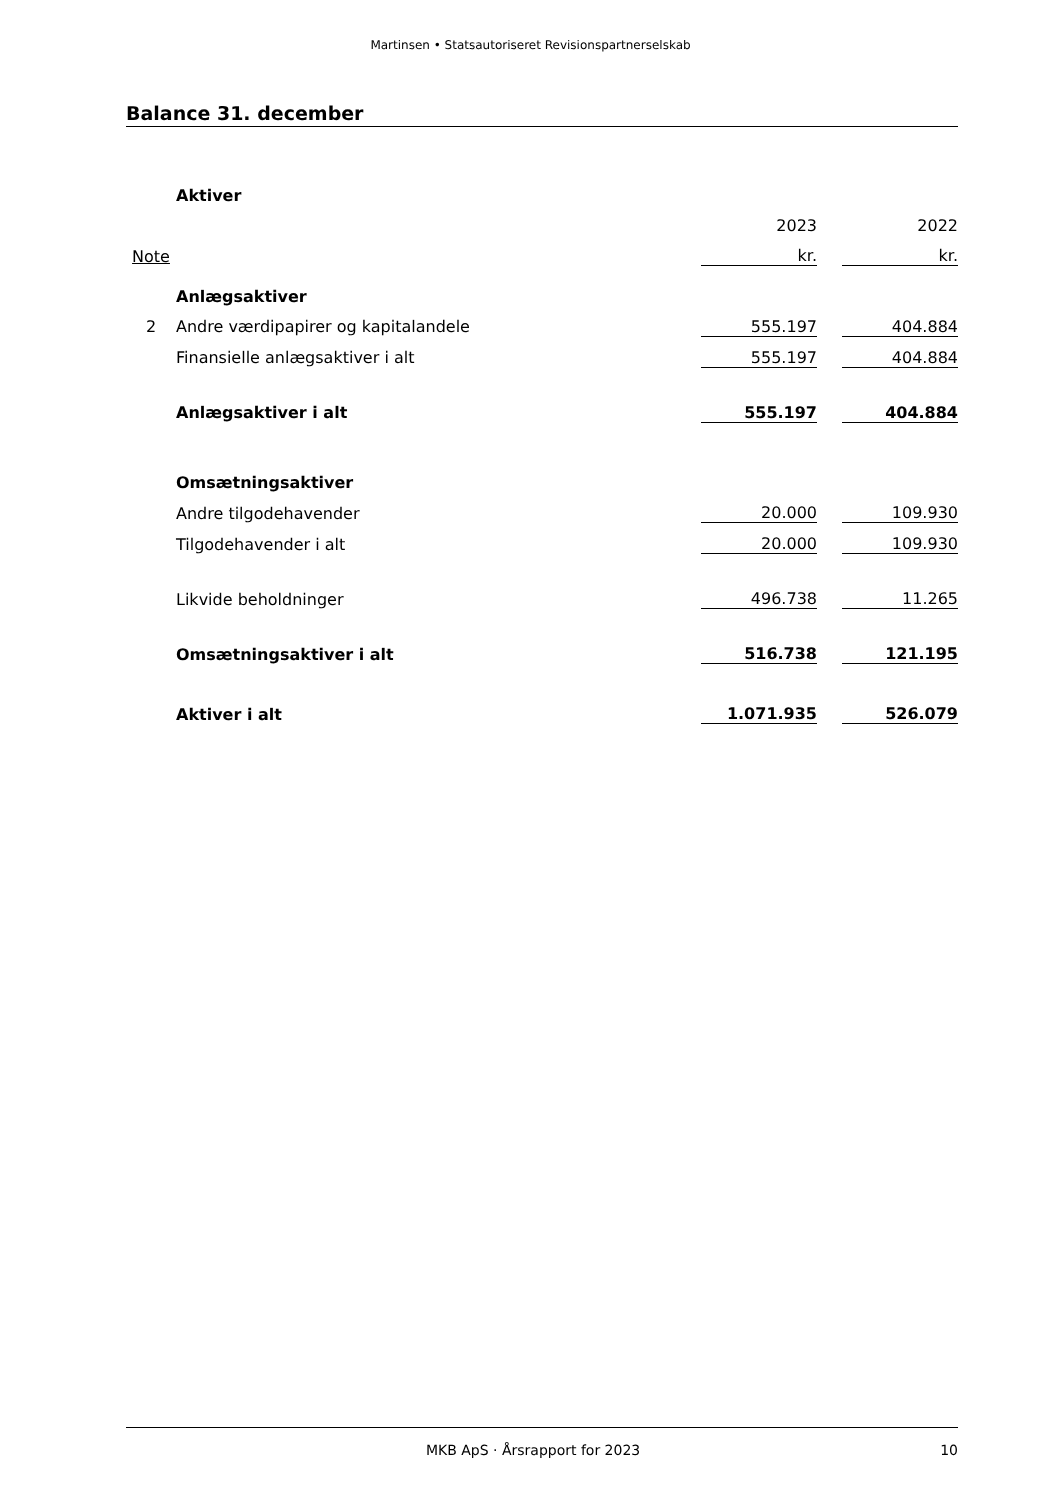Martinsen • Statsautoriseret Revisionspartnerselskab
Balance 31. december
| | Aktiver | | | |
| | | 2023 | | 2022 |
| Note | | kr. | | kr. |
| | Anlægsaktiver | | | |
| 2 | Andre værdipapirer og kapitalandele | 555.197 | | 404.884 |
| | Finansielle anlægsaktiver i alt | 555.197 | | 404.884 |
| | Anlægsaktiver i alt | 555.197 | | 404.884 |
| | Omsætningsaktiver | | | |
| | Andre tilgodehavender | 20.000 | | 109.930 |
| | Tilgodehavender i alt | 20.000 | | 109.930 |
| | Likvide beholdninger | 496.738 | | 11.265 |
| | Omsætningsaktiver i alt | 516.738 | | 121.195 |
| | Aktiver i alt | 1.071.935 | | 526.079 |
MKB ApS · Årsrapport for 2023 10